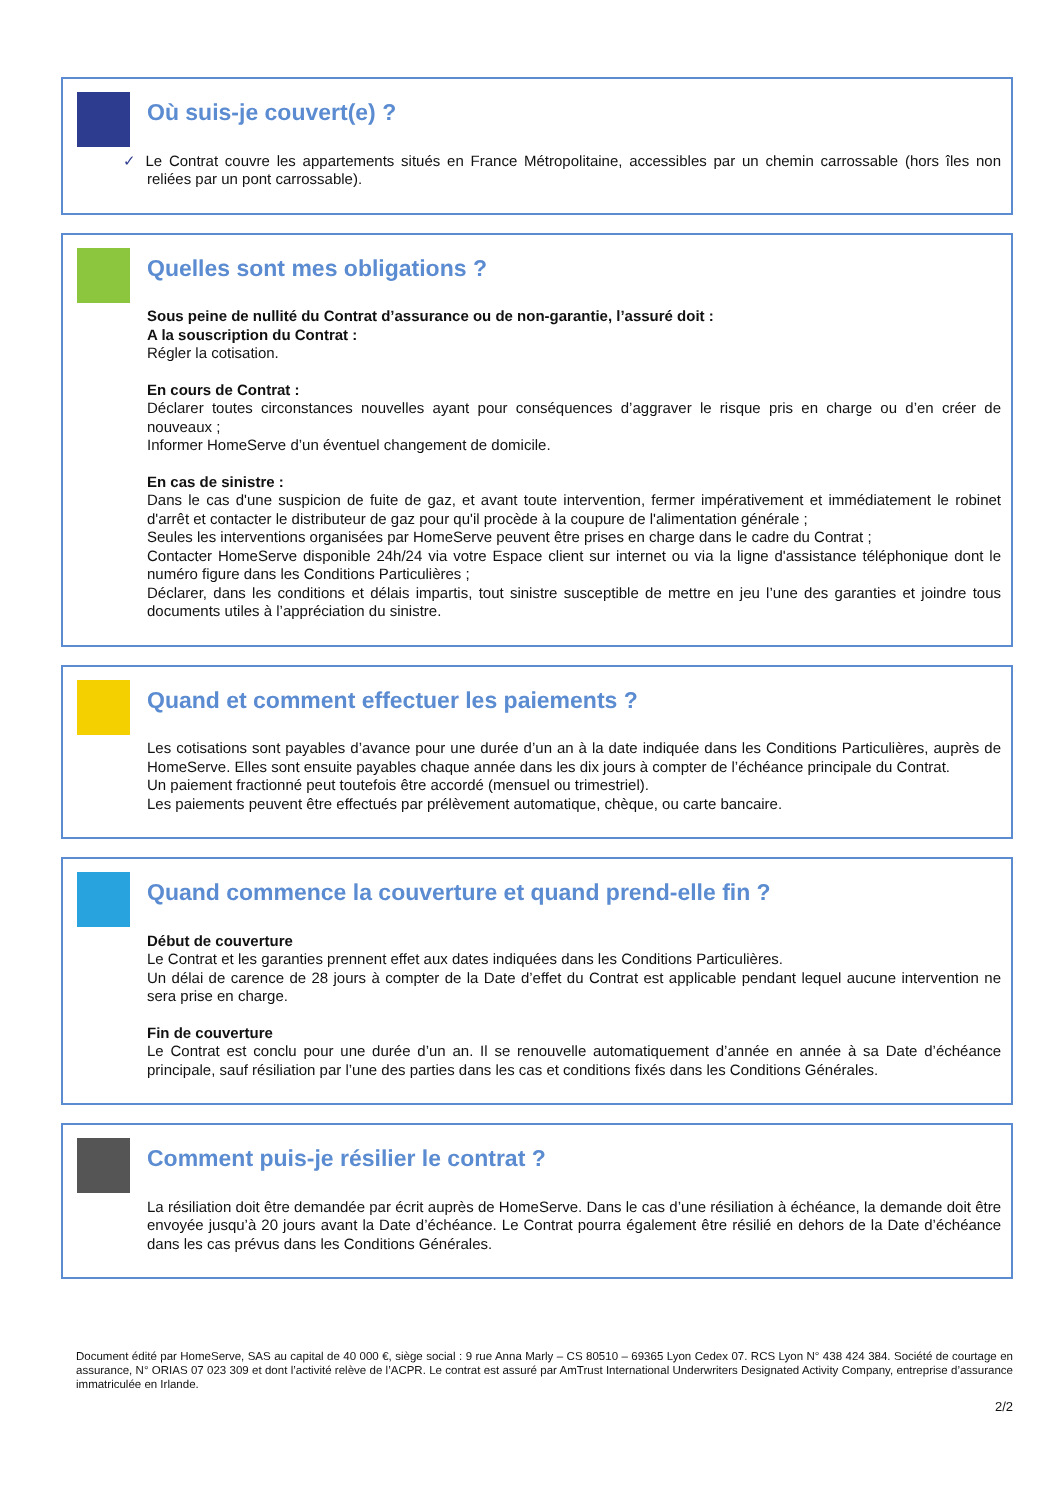Où suis-je couvert(e) ?
✓ Le Contrat couvre les appartements situés en France Métropolitaine, accessibles par un chemin carrossable (hors îles non reliées par un pont carrossable).
Quelles sont mes obligations ?
Sous peine de nullité du Contrat d’assurance ou de non-garantie, l’assuré doit :
A la souscription du Contrat :
Régler la cotisation.
En cours de Contrat :
Déclarer toutes circonstances nouvelles ayant pour conséquences d’aggraver le risque pris en charge ou d’en créer de nouveaux ;
Informer HomeServe d’un éventuel changement de domicile.
En cas de sinistre :
Dans le cas d'une suspicion de fuite de gaz, et avant toute intervention, fermer impérativement et immédiatement le robinet d'arrêt et contacter le distributeur de gaz pour qu'il procède à la coupure de l'alimentation générale ;
Seules les interventions organisées par HomeServe peuvent être prises en charge dans le cadre du Contrat ;
Contacter HomeServe disponible 24h/24 via votre Espace client sur internet ou via la ligne d'assistance téléphonique dont le numéro figure dans les Conditions Particulières ;
Déclarer, dans les conditions et délais impartis, tout sinistre susceptible de mettre en jeu l’une des garanties et joindre tous documents utiles à l’appréciation du sinistre.
Quand et comment effectuer les paiements ?
Les cotisations sont payables d’avance pour une durée d’un an à la date indiquée dans les Conditions Particulières, auprès de HomeServe. Elles sont ensuite payables chaque année dans les dix jours à compter de l’échéance principale du Contrat.
Un paiement fractionné peut toutefois être accordé (mensuel ou trimestriel).
Les paiements peuvent être effectués par prélèvement automatique, chèque, ou carte bancaire.
Quand commence la couverture et quand prend-elle fin ?
Début de couverture
Le Contrat et les garanties prennent effet aux dates indiquées dans les Conditions Particulières.
Un délai de carence de 28 jours à compter de la Date d’effet du Contrat est applicable pendant lequel aucune intervention ne sera prise en charge.
Fin de couverture
Le Contrat est conclu pour une durée d’un an. Il se renouvelle automatiquement d’année en année à sa Date d’échéance principale, sauf résiliation par l’une des parties dans les cas et conditions fixés dans les Conditions Générales.
Comment puis-je résilier le contrat ?
La résiliation doit être demandée par écrit auprès de HomeServe. Dans le cas d’une résiliation à échéance, la demande doit être envoyée jusqu’à 20 jours avant la Date d’échéance. Le Contrat pourra également être résilié en dehors de la Date d’échéance dans les cas prévus dans les Conditions Générales.
Document édité par HomeServe, SAS au capital de 40 000 €, siège social : 9 rue Anna Marly – CS 80510 – 69365 Lyon Cedex 07. RCS Lyon N° 438 424 384. Société de courtage en assurance, N° ORIAS 07 023 309 et dont l’activité relève de l’ACPR. Le contrat est assuré par AmTrust International Underwriters Designated Activity Company, entreprise d’assurance immatriculée en Irlande.
2/2